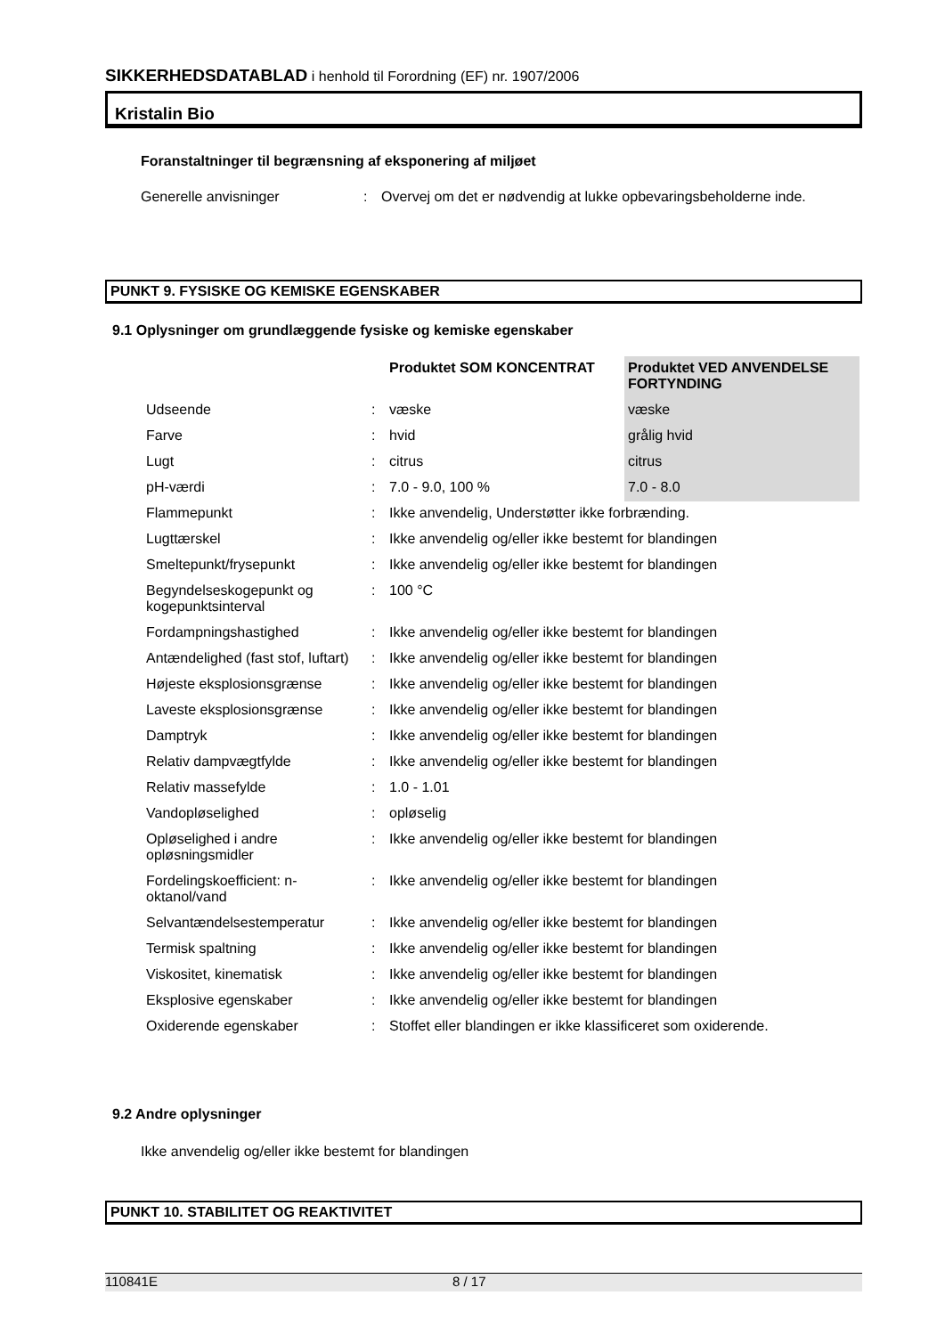SIKKERHEDSDATABLAD i henhold til Forordning (EF) nr. 1907/2006
Kristalin Bio
Foranstaltninger til begrænsning af eksponering af miljøet
Generelle anvisninger : Overvej om det er nødvendig at lukke opbevaringsbeholderne inde.
PUNKT 9. FYSISKE OG KEMISKE EGENSKABER
9.1 Oplysninger om grundlæggende fysiske og kemiske egenskaber
| | | Produktet SOM KONCENTRAT | Produktet VED ANVENDELSE FORTYNDING |
| Udseende | : | væske | væske |
| Farve | : | hvid | grålig hvid |
| Lugt | : | citrus | citrus |
| pH-værdi | : | 7.0 - 9.0, 100 % | 7.0 - 8.0 |
| Flammepunkt | : | Ikke anvendelig, Understøtter ikke forbrænding. | |
| Lugttærskel | : | Ikke anvendelig og/eller ikke bestemt for blandingen | |
| Smeltepunkt/frysepunkt | : | Ikke anvendelig og/eller ikke bestemt for blandingen | |
| Begyndelseskogepunkt og kogepunktsinterval | : | 100 °C | |
| Fordampningshastighed | : | Ikke anvendelig og/eller ikke bestemt for blandingen | |
| Antændelighed (fast stof, luftart) | : | Ikke anvendelig og/eller ikke bestemt for blandingen | |
| Højeste eksplosionsgrænse | : | Ikke anvendelig og/eller ikke bestemt for blandingen | |
| Laveste eksplosionsgrænse | : | Ikke anvendelig og/eller ikke bestemt for blandingen | |
| Damptryk | : | Ikke anvendelig og/eller ikke bestemt for blandingen | |
| Relativ dampvægtfylde | : | Ikke anvendelig og/eller ikke bestemt for blandingen | |
| Relativ massefylde | : | 1.0 - 1.01 | |
| Vandopløselighed | : | opløselig | |
| Opløselighed i andre opløsningsmidler | : | Ikke anvendelig og/eller ikke bestemt for blandingen | |
| Fordelingskoefficient: n-oktanol/vand | : | Ikke anvendelig og/eller ikke bestemt for blandingen | |
| Selvantændelsestemperatur | : | Ikke anvendelig og/eller ikke bestemt for blandingen | |
| Termisk spaltning | : | Ikke anvendelig og/eller ikke bestemt for blandingen | |
| Viskositet, kinematisk | : | Ikke anvendelig og/eller ikke bestemt for blandingen | |
| Eksplosive egenskaber | : | Ikke anvendelig og/eller ikke bestemt for blandingen | |
| Oxiderende egenskaber | : | Stoffet eller blandingen er ikke klassificeret som oxiderende. | |
9.2 Andre oplysninger
Ikke anvendelig og/eller ikke bestemt for blandingen
PUNKT 10. STABILITET OG REAKTIVITET
110841E 8 / 17